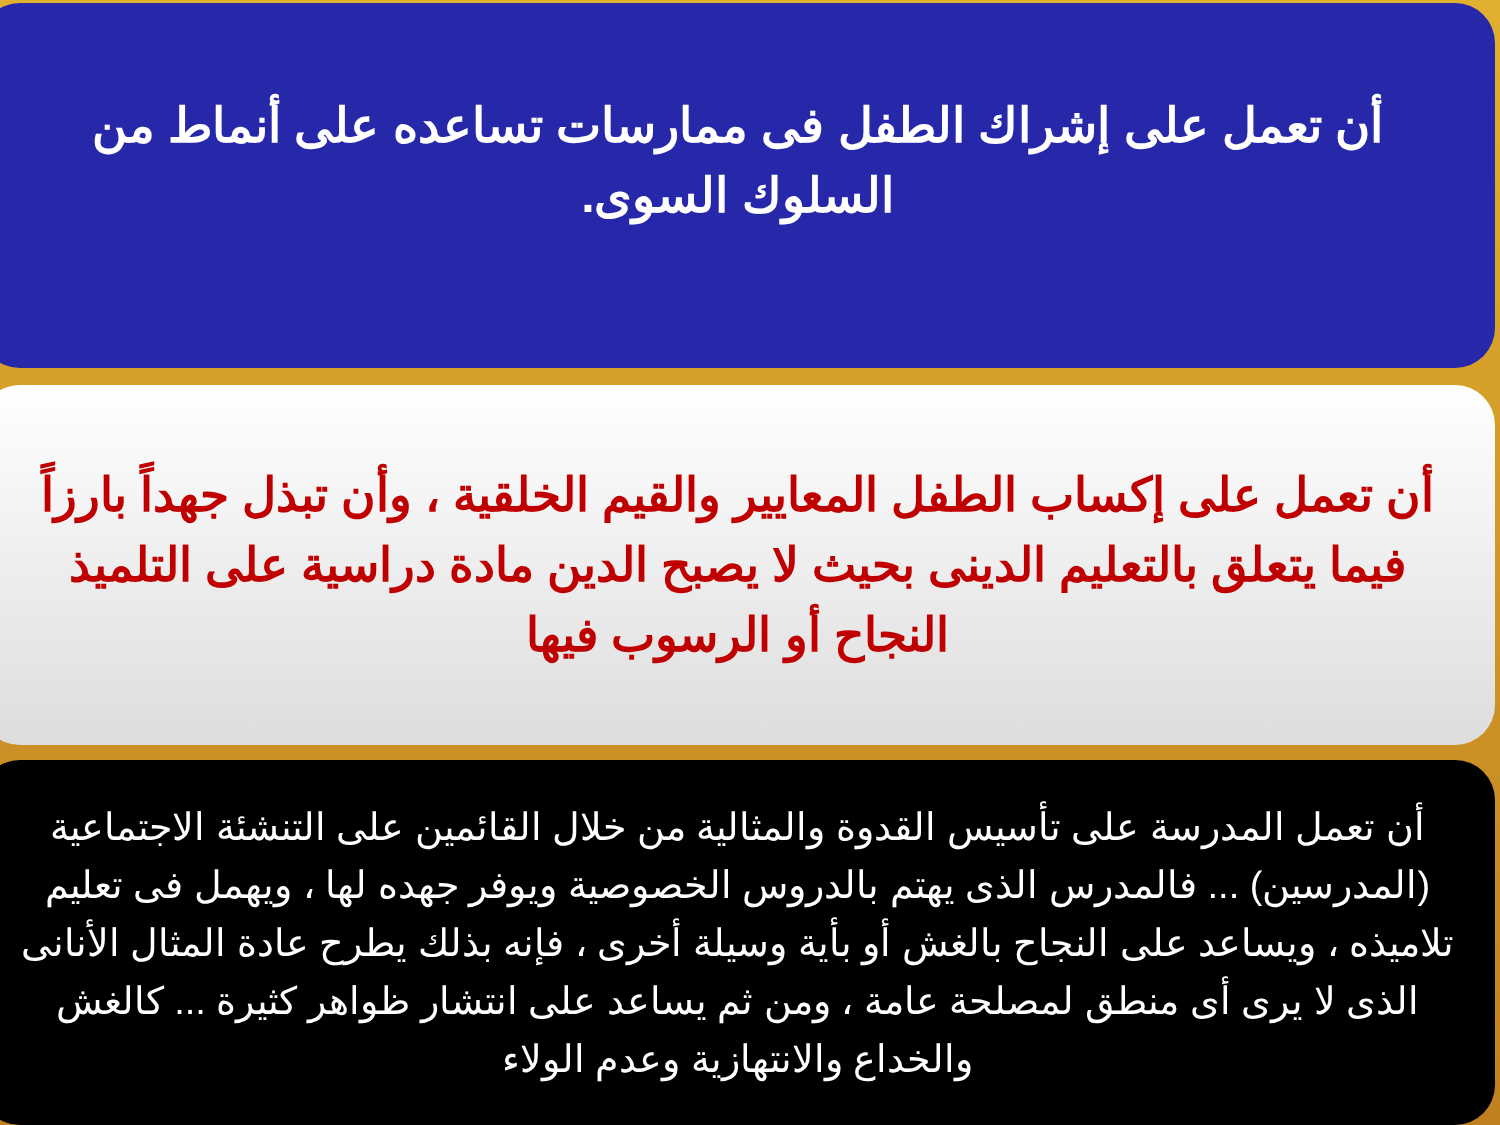أن تعمل على إشراك الطفل فى ممارسات تساعده على أنماط من السلوك السوى.
أن تعمل على إكساب الطفل المعايير والقيم الخلقية ، وأن تبذل جهداً بارزاً فيما يتعلق بالتعليم الدينى بحيث لا يصبح الدين مادة دراسية على التلميذ النجاح أو الرسوب فيها
أن تعمل المدرسة على تأسيس القدوة والمثالية من خلال القائمين على التنشئة الاجتماعية (المدرسين) ... فالمدرس الذى يهتم بالدروس الخصوصية ويوفر جهده لها ، ويهمل فى تعليم تلاميذه ، ويساعد على النجاح بالغش أو بأية وسيلة أخرى ، فإنه بذلك يطرح عادة المثال الأنانى الذى لا يرى أى منطق لمصلحة عامة ، ومن ثم يساعد على انتشار ظواهر كثيرة ... كالغش والخداع والانتهازية وعدم الولاء